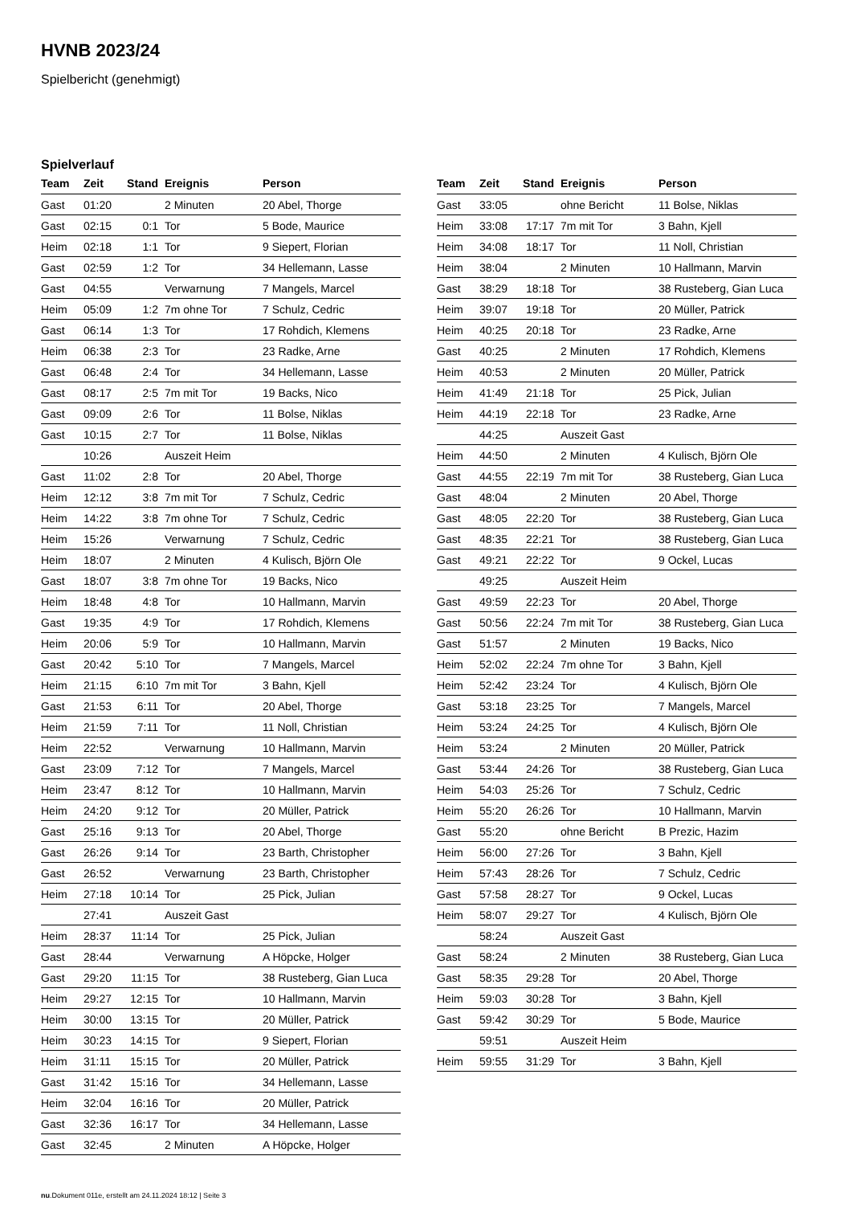HVNB 2023/24
Spielbericht (genehmigt)
Spielverlauf
| Team | Zeit | Stand | Ereignis | Person |
| --- | --- | --- | --- | --- |
| Gast | 01:20 | | 2 Minuten | 20 Abel, Thorge |
| Gast | 02:15 | 0:1 | Tor | 5 Bode, Maurice |
| Heim | 02:18 | 1:1 | Tor | 9 Siepert, Florian |
| Gast | 02:59 | 1:2 | Tor | 34 Hellemann, Lasse |
| Gast | 04:55 | | Verwarnung | 7 Mangels, Marcel |
| Heim | 05:09 | 1:2 | 7m ohne Tor | 7 Schulz, Cedric |
| Gast | 06:14 | 1:3 | Tor | 17 Rohdich, Klemens |
| Heim | 06:38 | 2:3 | Tor | 23 Radke, Arne |
| Gast | 06:48 | 2:4 | Tor | 34 Hellemann, Lasse |
| Gast | 08:17 | 2:5 | 7m mit Tor | 19 Backs, Nico |
| Gast | 09:09 | 2:6 | Tor | 11 Bolse, Niklas |
| Gast | 10:15 | 2:7 | Tor | 11 Bolse, Niklas |
| | 10:26 | | Auszeit Heim | |
| Gast | 11:02 | 2:8 | Tor | 20 Abel, Thorge |
| Heim | 12:12 | 3:8 | 7m mit Tor | 7 Schulz, Cedric |
| Heim | 14:22 | 3:8 | 7m ohne Tor | 7 Schulz, Cedric |
| Heim | 15:26 | | Verwarnung | 7 Schulz, Cedric |
| Heim | 18:07 | | 2 Minuten | 4 Kulisch, Björn Ole |
| Gast | 18:07 | 3:8 | 7m ohne Tor | 19 Backs, Nico |
| Heim | 18:48 | 4:8 | Tor | 10 Hallmann, Marvin |
| Gast | 19:35 | 4:9 | Tor | 17 Rohdich, Klemens |
| Heim | 20:06 | 5:9 | Tor | 10 Hallmann, Marvin |
| Gast | 20:42 | 5:10 | Tor | 7 Mangels, Marcel |
| Heim | 21:15 | 6:10 | 7m mit Tor | 3 Bahn, Kjell |
| Gast | 21:53 | 6:11 | Tor | 20 Abel, Thorge |
| Heim | 21:59 | 7:11 | Tor | 11 Noll, Christian |
| Heim | 22:52 | | Verwarnung | 10 Hallmann, Marvin |
| Gast | 23:09 | 7:12 | Tor | 7 Mangels, Marcel |
| Heim | 23:47 | 8:12 | Tor | 10 Hallmann, Marvin |
| Heim | 24:20 | 9:12 | Tor | 20 Müller, Patrick |
| Gast | 25:16 | 9:13 | Tor | 20 Abel, Thorge |
| Gast | 26:26 | 9:14 | Tor | 23 Barth, Christopher |
| Gast | 26:52 | | Verwarnung | 23 Barth, Christopher |
| Heim | 27:18 | 10:14 | Tor | 25 Pick, Julian |
| | 27:41 | | Auszeit Gast | |
| Heim | 28:37 | 11:14 | Tor | 25 Pick, Julian |
| Gast | 28:44 | | Verwarnung | A Höpcke, Holger |
| Gast | 29:20 | 11:15 | Tor | 38 Rusteberg, Gian Luca |
| Heim | 29:27 | 12:15 | Tor | 10 Hallmann, Marvin |
| Heim | 30:00 | 13:15 | Tor | 20 Müller, Patrick |
| Heim | 30:23 | 14:15 | Tor | 9 Siepert, Florian |
| Heim | 31:11 | 15:15 | Tor | 20 Müller, Patrick |
| Gast | 31:42 | 15:16 | Tor | 34 Hellemann, Lasse |
| Heim | 32:04 | 16:16 | Tor | 20 Müller, Patrick |
| Gast | 32:36 | 16:17 | Tor | 34 Hellemann, Lasse |
| Gast | 32:45 | | 2 Minuten | A Höpcke, Holger |
| Team | Zeit | Stand | Ereignis | Person |
| --- | --- | --- | --- | --- |
| Gast | 33:05 | | ohne Bericht | 11 Bolse, Niklas |
| Heim | 33:08 | 17:17 | 7m mit Tor | 3 Bahn, Kjell |
| Heim | 34:08 | 18:17 | Tor | 11 Noll, Christian |
| Heim | 38:04 | | 2 Minuten | 10 Hallmann, Marvin |
| Gast | 38:29 | 18:18 | Tor | 38 Rusteberg, Gian Luca |
| Heim | 39:07 | 19:18 | Tor | 20 Müller, Patrick |
| Heim | 40:25 | 20:18 | Tor | 23 Radke, Arne |
| Gast | 40:25 | | 2 Minuten | 17 Rohdich, Klemens |
| Heim | 40:53 | | 2 Minuten | 20 Müller, Patrick |
| Heim | 41:49 | 21:18 | Tor | 25 Pick, Julian |
| Heim | 44:19 | 22:18 | Tor | 23 Radke, Arne |
| | 44:25 | | Auszeit Gast | |
| Heim | 44:50 | | 2 Minuten | 4 Kulisch, Björn Ole |
| Gast | 44:55 | 22:19 | 7m mit Tor | 38 Rusteberg, Gian Luca |
| Gast | 48:04 | | 2 Minuten | 20 Abel, Thorge |
| Gast | 48:05 | 22:20 | Tor | 38 Rusteberg, Gian Luca |
| Gast | 48:35 | 22:21 | Tor | 38 Rusteberg, Gian Luca |
| Gast | 49:21 | 22:22 | Tor | 9 Ockel, Lucas |
| | 49:25 | | Auszeit Heim | |
| Gast | 49:59 | 22:23 | Tor | 20 Abel, Thorge |
| Gast | 50:56 | 22:24 | 7m mit Tor | 38 Rusteberg, Gian Luca |
| Gast | 51:57 | | 2 Minuten | 19 Backs, Nico |
| Heim | 52:02 | 22:24 | 7m ohne Tor | 3 Bahn, Kjell |
| Heim | 52:42 | 23:24 | Tor | 4 Kulisch, Björn Ole |
| Gast | 53:18 | 23:25 | Tor | 7 Mangels, Marcel |
| Heim | 53:24 | 24:25 | Tor | 4 Kulisch, Björn Ole |
| Heim | 53:24 | | 2 Minuten | 20 Müller, Patrick |
| Gast | 53:44 | 24:26 | Tor | 38 Rusteberg, Gian Luca |
| Heim | 54:03 | 25:26 | Tor | 7 Schulz, Cedric |
| Heim | 55:20 | 26:26 | Tor | 10 Hallmann, Marvin |
| Gast | 55:20 | | ohne Bericht | B Prezic, Hazim |
| Heim | 56:00 | 27:26 | Tor | 3 Bahn, Kjell |
| Heim | 57:43 | 28:26 | Tor | 7 Schulz, Cedric |
| Gast | 57:58 | 28:27 | Tor | 9 Ockel, Lucas |
| Heim | 58:07 | 29:27 | Tor | 4 Kulisch, Björn Ole |
| | 58:24 | | Auszeit Gast | |
| Gast | 58:24 | | 2 Minuten | 38 Rusteberg, Gian Luca |
| Gast | 58:35 | 29:28 | Tor | 20 Abel, Thorge |
| Heim | 59:03 | 30:28 | Tor | 3 Bahn, Kjell |
| Gast | 59:42 | 30:29 | Tor | 5 Bode, Maurice |
| | 59:51 | | Auszeit Heim | |
| Heim | 59:55 | 31:29 | Tor | 3 Bahn, Kjell |
nu.Dokument 011e, erstellt am 24.11.2024 18:12 | Seite 3